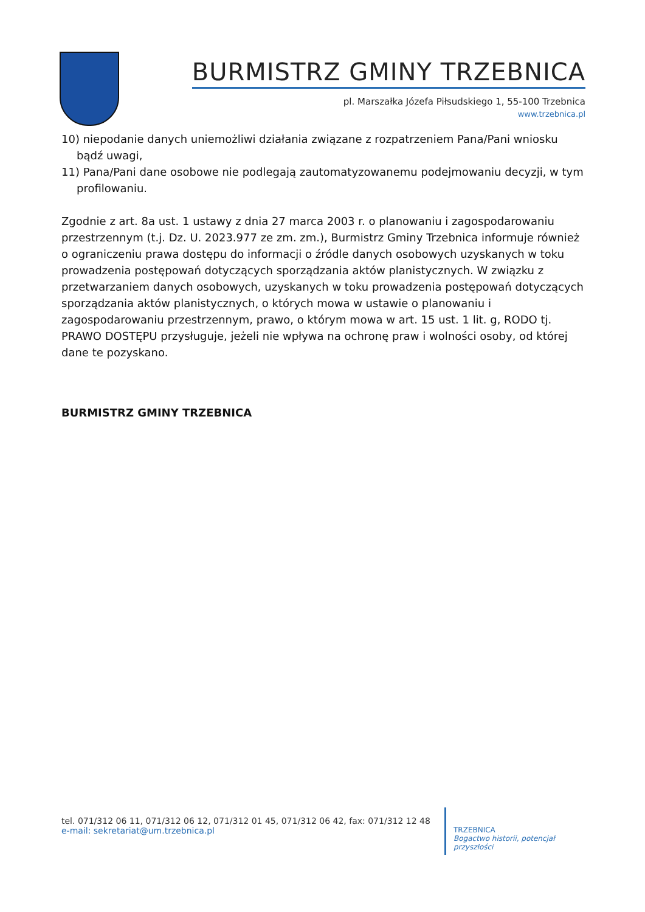BURMISTRZ GMINY TRZEBNICA
pl. Marszałka Józefa Piłsudskiego 1, 55-100 Trzebnica
www.trzebnica.pl
10) niepodanie danych uniemożliwi działania związane z rozpatrzeniem Pana/Pani wniosku bądź uwagi,
11) Pana/Pani dane osobowe nie podlegają zautomatyzowanemu podejmowaniu decyzji, w tym profilowaniu.
Zgodnie z art. 8a ust. 1 ustawy z dnia 27 marca 2003 r. o planowaniu i zagospodarowaniu przestrzennym (t.j. Dz. U. 2023.977 ze zm. zm.), Burmistrz Gminy Trzebnica informuje również o ograniczeniu prawa dostępu do informacji o źródle danych osobowych uzyskanych w toku prowadzenia postępowań dotyczących sporządzania aktów planistycznych. W związku z przetwarzaniem danych osobowych, uzyskanych w toku prowadzenia postępowań dotyczących sporządzania aktów planistycznych, o których mowa w ustawie o planowaniu i zagospodarowaniu przestrzennym, prawo, o którym mowa w art. 15 ust. 1 lit. g, RODO tj. PRAWO DOSTĘPU przysługuje, jeżeli nie wpływa na ochronę praw i wolności osoby, od której dane te pozyskano.
BURMISTRZ GMINY TRZEBNICA
tel. 071/312 06 11, 071/312 06 12, 071/312 01 45, 071/312 06 42, fax: 071/312 12 48
e-mail: sekretariat@um.trzebnica.pl
TRZEBNICA
Bogactwo historii, potencjał przyszłości